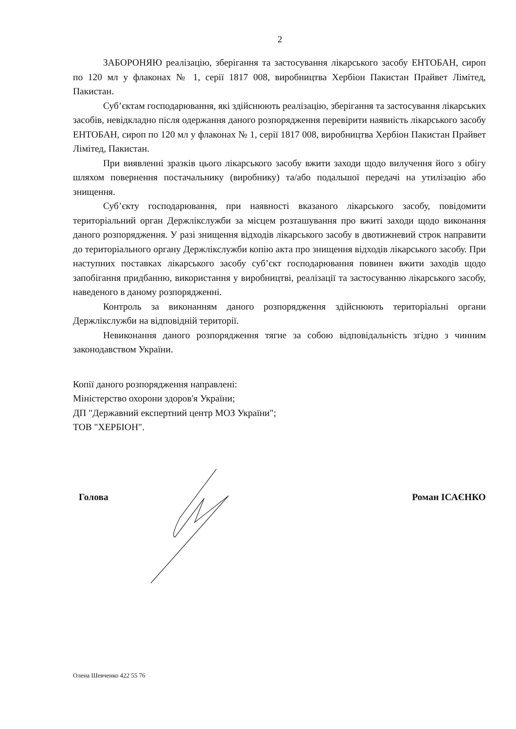2
ЗАБОРОНЯЮ реалізацію, зберігання та застосування лікарського засобу ЕНТОБАН, сироп по 120 мл у флаконах № 1, серії 1817 008, виробництва Хербіон Пакистан Прайвет Лімітед, Пакистан.
Суб’єктам господарювання, які здійснюють реалізацію, зберігання та застосування лікарських засобів, невідкладно після одержання даного розпорядження перевірити наявність лікарського засобу ЕНТОБАН, сироп по 120 мл у флаконах № 1, серії 1817 008, виробництва Хербіон Пакистан Прайвет Лімітед, Пакистан.
При виявленні зразків цього лікарського засобу вжити заходи щодо вилучення його з обігу шляхом повернення постачальнику (виробнику) та/або подальшої передачі на утилізацію або знищення.
Суб’єкту господарювання, при наявності вказаного лікарського засобу, повідомити територіальний орган Держлікслужби за місцем розташування про вжиті заходи щодо виконання даного розпорядження. У разі знищення відходів лікарського засобу в двотижневий строк направити до територіального органу Держлікслужби копію акта про знищення відходів лікарського засобу. При наступних поставках лікарського засобу суб’єкт господарювання повинен вжити заходів щодо запобігання придбанню, використання у виробництві, реалізації та застосуванню лікарського засобу, наведеного в даному розпорядженні.
Контроль за виконанням даного розпорядження здійснюють територіальні органи Держлікслужби на відповідній території.
Невиконання даного розпорядження тягне за собою відповідальність згідно з чинним законодавством України.
Копії даного розпорядження направлені:
Міністерство охорони здоров'я України;
ДП "Державний експертний центр МОЗ України";
ТОВ "ХЕРБІОН".
Голова Роман ІСАЄНКО
Олена Шевченко 422 55 76